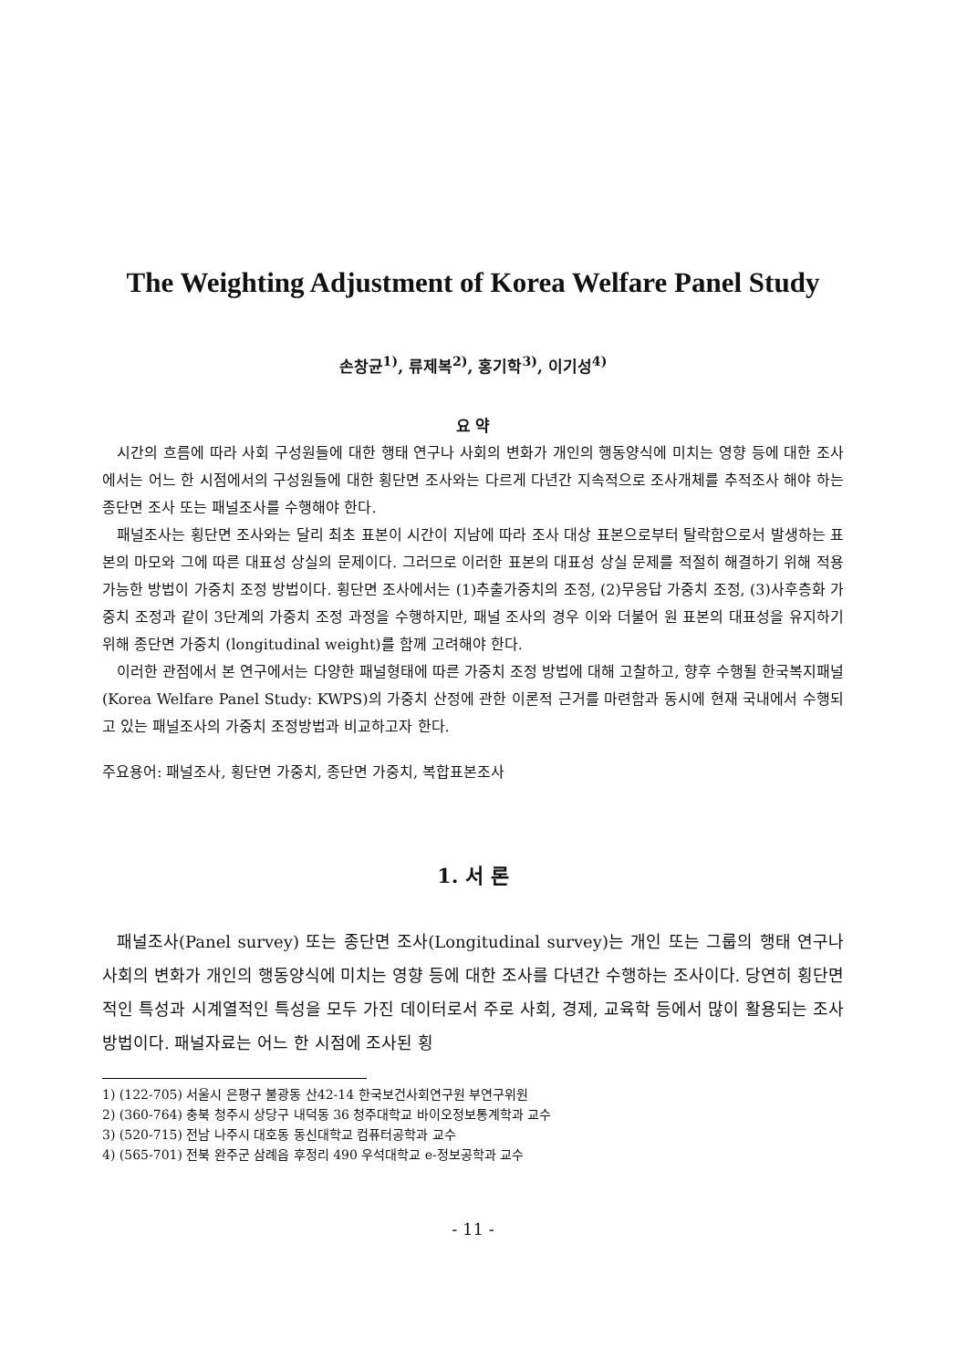The Weighting Adjustment of Korea Welfare Panel Study
손창균<sup>1)</sup>, 류제복<sup>2)</sup>, 홍기학<sup>3)</sup>, 이기성<sup>4)</sup>
요 약
시간의 흐름에 따라 사회 구성원들에 대한 행태 연구나 사회의 변화가 개인의 행동양식에 미치는 영향 등에 대한 조사에서는 어느 한 시점에서의 구성원들에 대한 횡단면 조사와는 다르게 다년간 지속적으로 조사개체를 추적조사 해야 하는 종단면 조사 또는 패널조사를 수행해야 한다.
패널조사는 횡단면 조사와는 달리 최초 표본이 시간이 지남에 따라 조사 대상 표본으로부터 탈락함으로서 발생하는 표본의 마모와 그에 따른 대표성 상실의 문제이다. 그러므로 이러한 표본의 대표성 상실 문제를 적절히 해결하기 위해 적용가능한 방법이 가중치 조정 방법이다. 횡단면 조사에서는 (1)추출가중치의 조정, (2)무응답 가중치 조정, (3)사후층화 가중치 조정과 같이 3단계의 가중치 조정 과정을 수행하지만, 패널 조사의 경우 이와 더불어 원 표본의 대표성을 유지하기 위해 종단면 가중치 (longitudinal weight)를 함께 고려해야 한다.
이러한 관점에서 본 연구에서는 다양한 패널형태에 따른 가중치 조정 방법에 대해 고찰하고, 향후 수행될 한국복지패널(Korea Welfare Panel Study: KWPS)의 가중치 산정에 관한 이론적 근거를 마련함과 동시에 현재 국내에서 수행되고 있는 패널조사의 가중치 조정방법과 비교하고자 한다.
주요용어: 패널조사, 횡단면 가중치, 종단면 가중치, 복합표본조사
1. 서 론
패널조사(Panel survey) 또는 종단면 조사(Longitudinal survey)는 개인 또는 그룹의 행태 연구나 사회의 변화가 개인의 행동양식에 미치는 영향 등에 대한 조사를 다년간 수행하는 조사이다. 당연히 횡단면적인 특성과 시계열적인 특성을 모두 가진 데이터로서 주로 사회, 경제, 교육학 등에서 많이 활용되는 조사 방법이다. 패널자료는 어느 한 시점에 조사된 횡
1) (122-705) 서울시 은평구 불광동 산42-14 한국보건사회연구원 부연구위원
2) (360-764) 충북 청주시 상당구 내덕동 36 청주대학교 바이오정보통계학과 교수
3) (520-715) 전남 나주시 대호동 동신대학교 컴퓨터공학과 교수
4) (565-701) 전북 완주군 삼례읍 후정리 490 우석대학교 e-정보공학과 교수
- 11 -